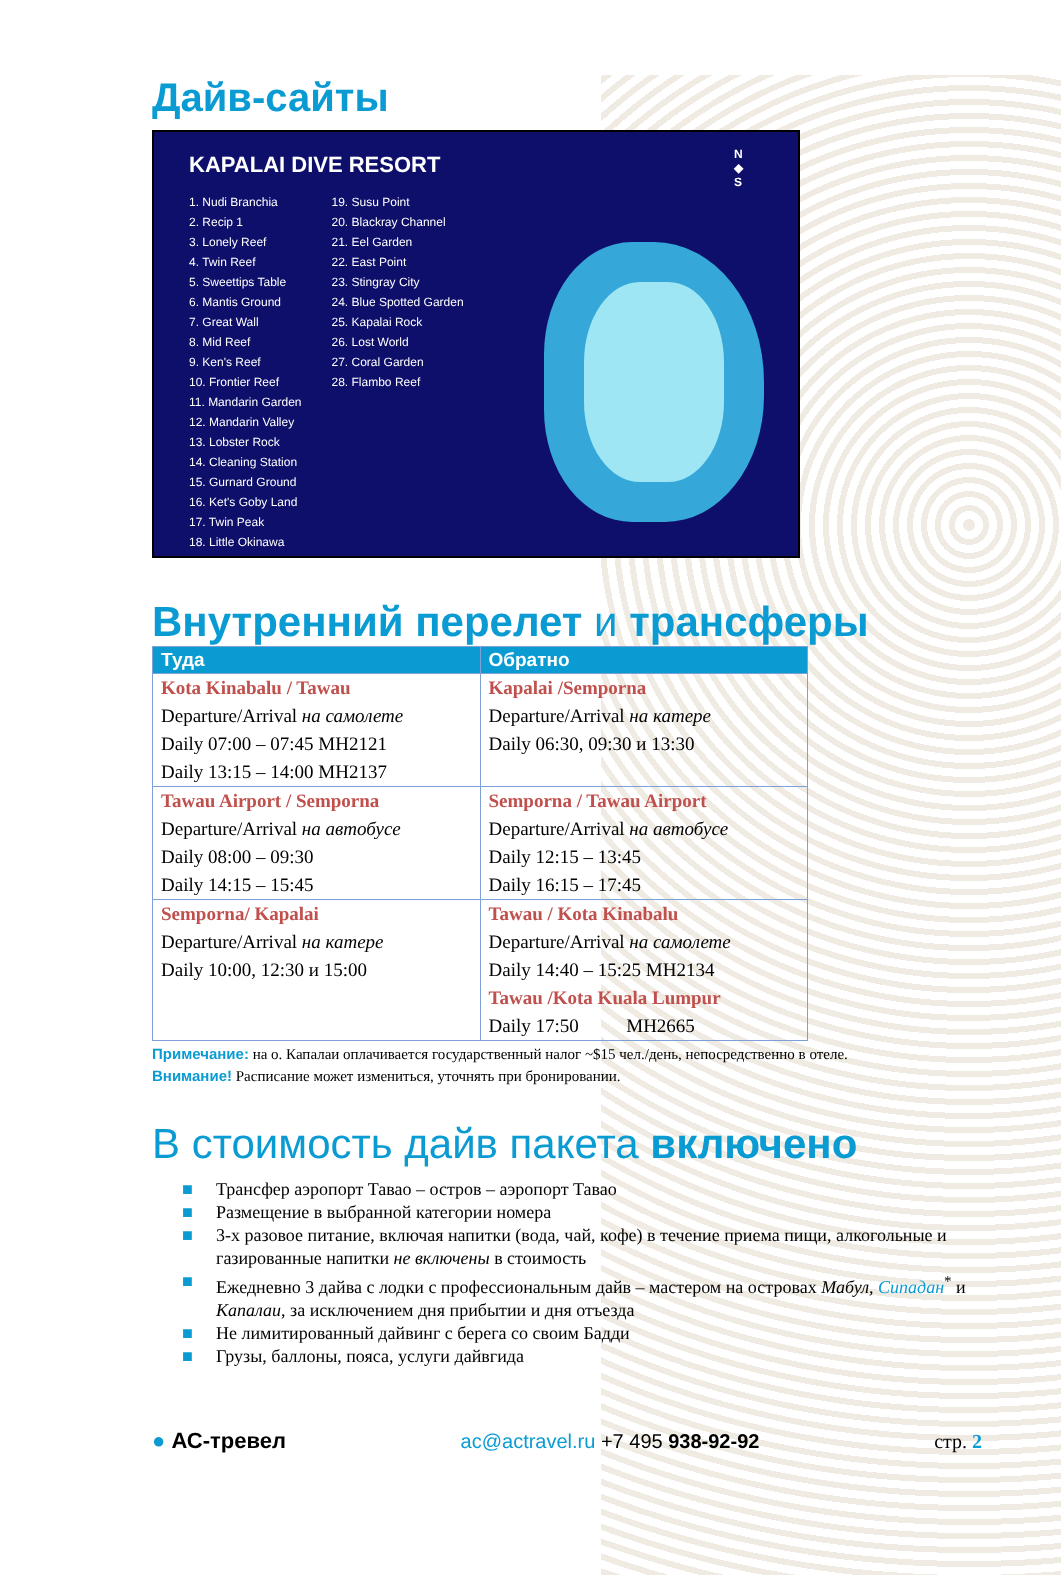Дайв-сайты
KAPALAI DIVE RESORT
1. Nudi Branchia
2. Recip 1
3. Lonely Reef
4. Twin Reef
5. Sweettips Table
6. Mantis Ground
7. Great Wall
8. Mid Reef
9. Ken's Reef
10. Frontier Reef
11. Mandarin Garden
12. Mandarin Valley
13. Lobster Rock
14. Cleaning Station
15. Gurnard Ground
16. Ket's Goby Land
17. Twin Peak
18. Little Okinawa
19. Susu Point
20. Blackray Channel
21. Eel Garden
22. East Point
23. Stingray City
24. Blue Spotted Garden
25. Kapalai Rock
26. Lost World
27. Coral Garden
28. Flambo Reef
N
◆
S
Внутренний перелет и трансферы
| Туда | Обратно |
| --- | --- |
| Kota Kinabalu / Tawau Departure/Arrival на самолете Daily 07:00 – 07:45 MH2121 Daily 13:15 – 14:00 MH2137 | Kapalai /Semporna Departure/Arrival на катере Daily 06:30, 09:30 и 13:30 |
| Tawau Airport / Semporna Departure/Arrival на автобусе Daily 08:00 – 09:30 Daily 14:15 – 15:45 | Semporna / Tawau Airport Departure/Arrival на автобусе Daily 12:15 – 13:45 Daily 16:15 – 17:45 |
| Semporna/ Kapalai Departure/Arrival на катере Daily 10:00, 12:30 и 15:00 | Tawau / Kota Kinabalu Departure/Arrival на самолете Daily 14:40 – 15:25 MH2134 Tawau /Kota Kuala Lumpur Daily 17:50 MH2665 |
Примечание: на о. Капалаи оплачивается государственный налог ~$15 чел./день, непосредственно в отеле.
Внимание! Расписание может измениться, уточнять при бронировании.
В стоимость дайв пакета включено
■ Трансфер аэропорт Тавао – остров – аэропорт Тавао
■ Размещение в выбранной категории номера
■ 3-х разовое питание, включая напитки (вода, чай, кофе) в течение приема пищи, алкогольные и газированные напитки не включены в стоимость
■ Ежедневно 3 дайва с лодки с профессиональным дайв – мастером на островах Мабул, Сипадан<sup>*</sup> и Капалаи, за исключением дня прибытии и дня отъезда
■ Не лимитированный дайвинг с берега со своим Бадди
■ Грузы, баллоны, пояса, услуги дайвгида
● АС-тревел ac@actravel.ru +7 495 938-92-92 стр. 2